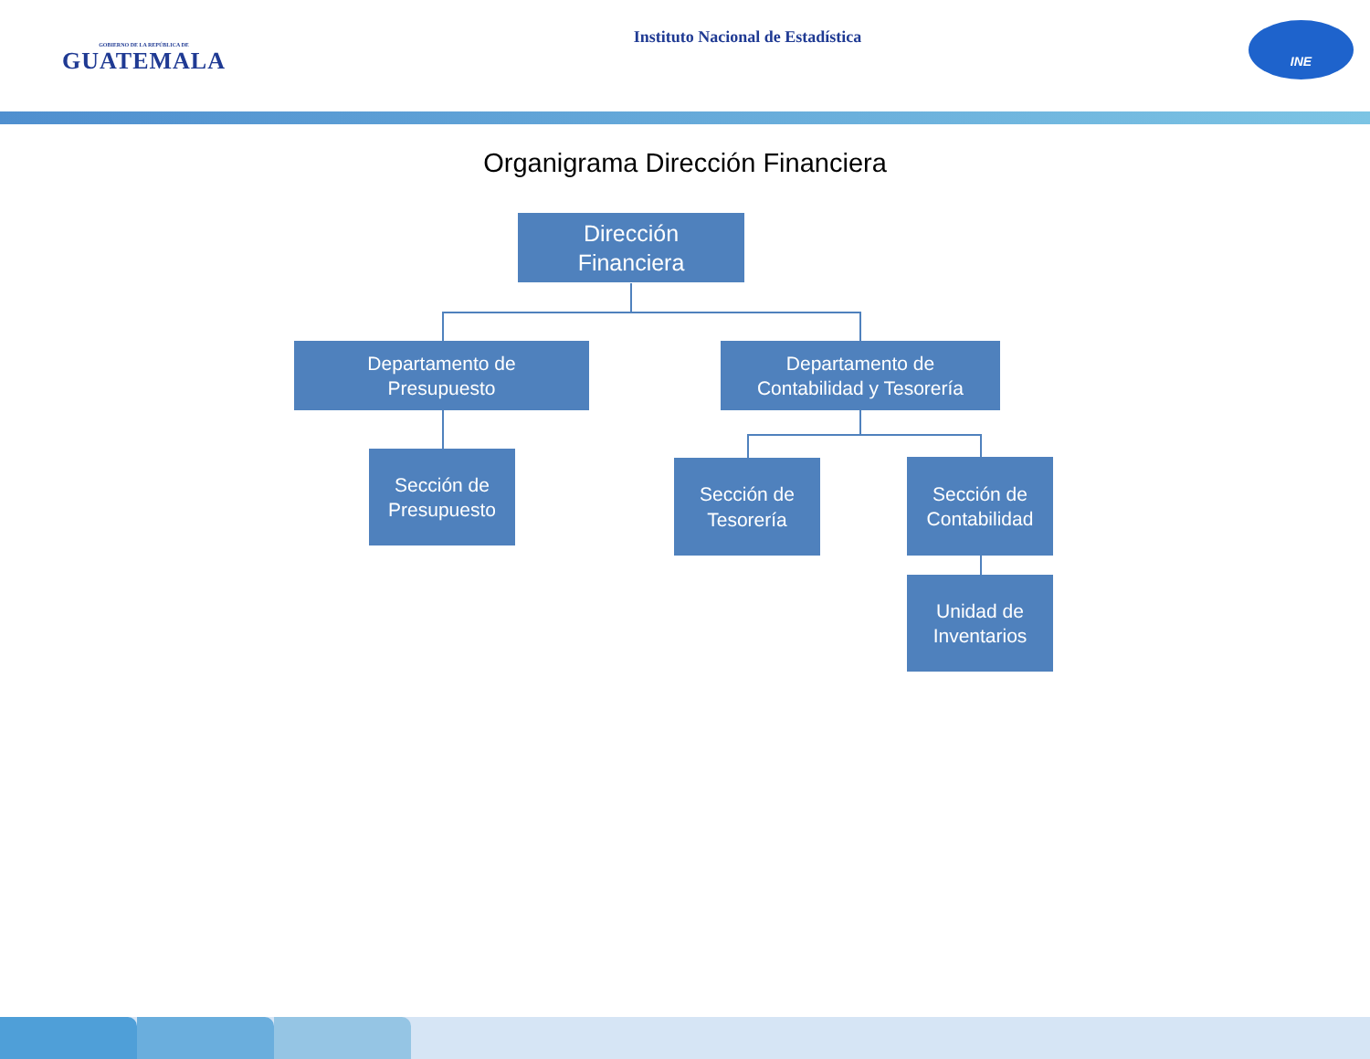GOBIERNO DE LA REPÚBLICA DE
GUATEMALA
Instituto Nacional de Estadística
INE
Organigrama Dirección Financiera
Dirección
Financiera
Departamento de
Presupuesto
Departamento de
Contabilidad y Tesorería
Sección de
Presupuesto
Sección de
Tesorería
Sección de
Contabilidad
Unidad de
Inventarios